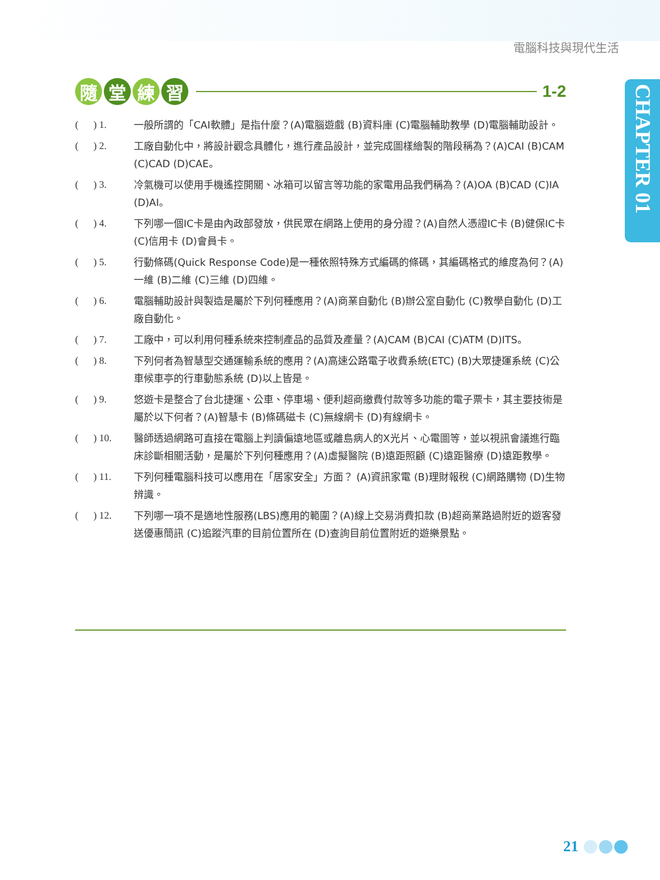電腦科技與現代生活
CHAPTER 01
隨 堂 練 習
1-2
( ) 1.
一般所謂的「CAI軟體」是指什麼？(A)電腦遊戲 (B)資料庫 (C)電腦輔助教學 (D)電腦輔助設計。
( ) 2.
工廠自動化中，將設計觀念具體化，進行產品設計，並完成圖樣繪製的階段稱為？(A)CAI (B)CAM (C)CAD (D)CAE。
( ) 3.
冷氣機可以使用手機遙控開關、冰箱可以留言等功能的家電用品我們稱為？(A)OA (B)CAD (C)IA (D)AI。
( ) 4.
下列哪一個IC卡是由內政部發放，供民眾在網路上使用的身分證？(A)自然人憑證IC卡 (B)健保IC卡 (C)信用卡 (D)會員卡。
( ) 5.
行動條碼(Quick Response Code)是一種依照特殊方式編碼的條碼，其編碼格式的維度為何？(A)一維 (B)二維 (C)三維 (D)四維。
( ) 6.
電腦輔助設計與製造是屬於下列何種應用？(A)商業自動化 (B)辦公室自動化 (C)教學自動化 (D)工廠自動化。
( ) 7.
工廠中，可以利用何種系統來控制產品的品質及產量？(A)CAM (B)CAI (C)ATM (D)ITS。
( ) 8.
下列何者為智慧型交通運輸系統的應用？(A)高速公路電子收費系統(ETC) (B)大眾捷運系統 (C)公車候車亭的行車動態系統 (D)以上皆是。
( ) 9.
悠遊卡是整合了台北捷運、公車、停車場、便利超商繳費付款等多功能的電子票卡，其主要技術是屬於以下何者？(A)智慧卡 (B)條碼磁卡 (C)無線網卡 (D)有線網卡。
( ) 10.
醫師透過網路可直接在電腦上判讀偏遠地區或離島病人的X光片、心電圖等，並以視訊會議進行臨床診斷相關活動，是屬於下列何種應用？(A)虛擬醫院 (B)遠距照顧 (C)遠距醫療 (D)遠距教學。
( ) 11.
下列何種電腦科技可以應用在「居家安全」方面？ (A)資訊家電 (B)理財報稅 (C)網路購物 (D)生物辨識。
( ) 12.
下列哪一項不是適地性服務(LBS)應用的範圍？(A)線上交易消費扣款 (B)超商業路過附近的遊客發送優惠簡訊 (C)追蹤汽車的目前位置所在 (D)查詢目前位置附近的遊樂景點。
21